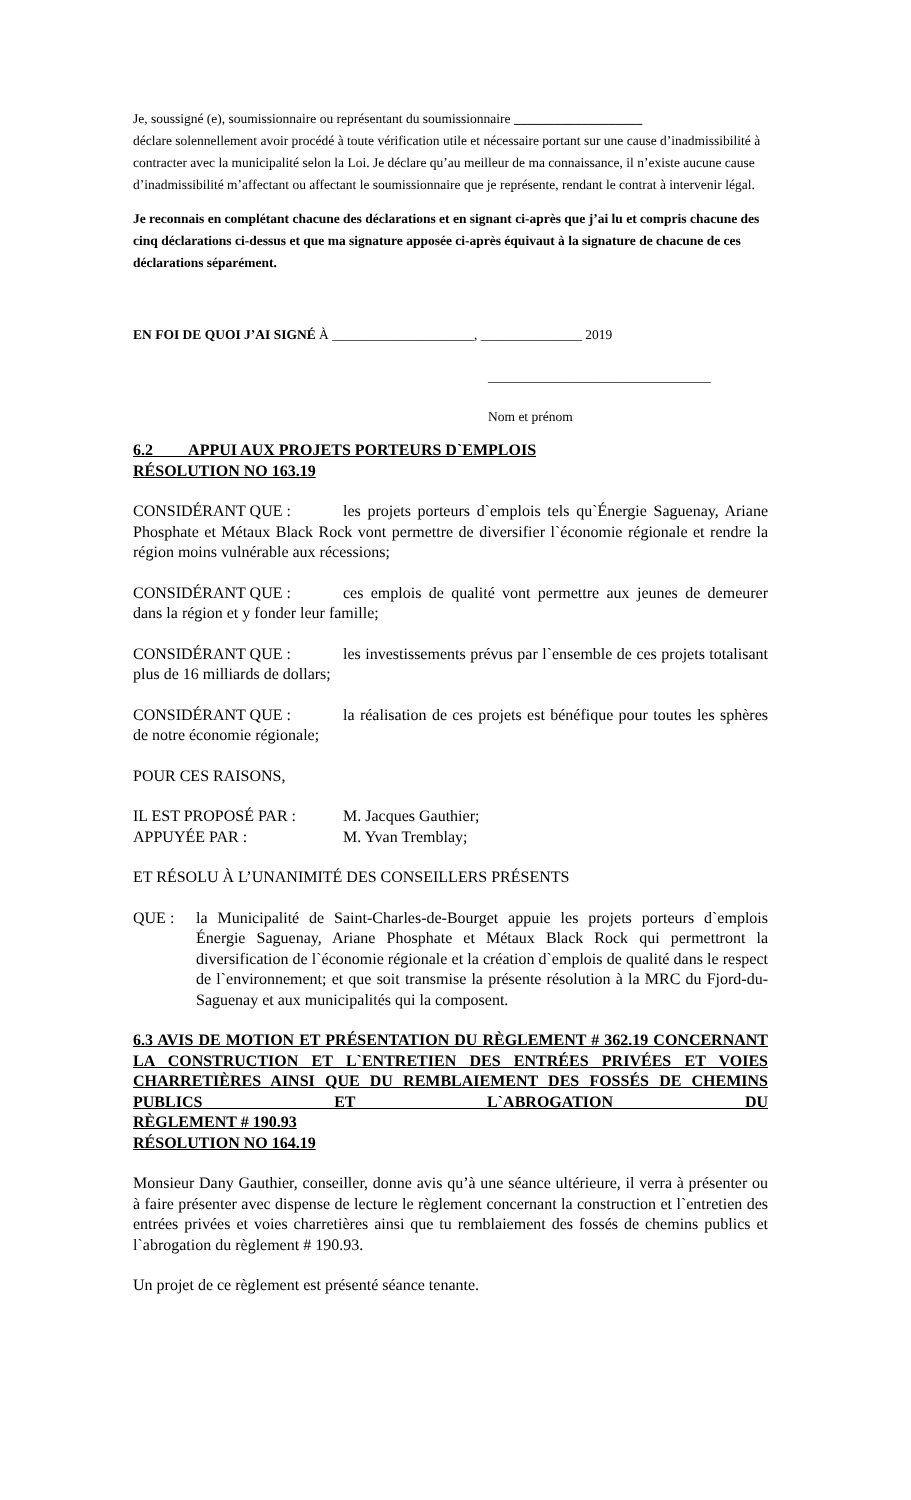Je, soussigné (e), soumissionnaire ou représentant du soumissionnaire ___________________
déclare solennellement avoir procédé à toute vérification utile et nécessaire portant sur une cause d’inadmissibilité à contracter avec la municipalité selon la Loi. Je déclare qu’au meilleur de ma connaissance, il n’existe aucune cause d’inadmissibilité m’affectant ou affectant le soumissionnaire que je représente, rendant le contrat à intervenir légal.
Je reconnais en complétant chacune des déclarations et en signant ci-après que j’ai lu et compris chacune des cinq déclarations ci-dessus et que ma signature apposée ci-après équivaut à la signature de chacune de ces déclarations séparément.
EN FOI DE QUOI J’AI SIGNÉ À _____________________, _______________ 2019
_________________________________
Nom et prénom
6.2 APPUI AUX PROJETS PORTEURS D`EMPLOIS
RÉSOLUTION NO 163.19
CONSIDÉRANT QUE : les projets porteurs d`emplois tels qu`Énergie Saguenay, Ariane Phosphate et Métaux Black Rock vont permettre de diversifier l`économie régionale et rendre la région moins vulnérable aux récessions;
CONSIDÉRANT QUE : ces emplois de qualité vont permettre aux jeunes de demeurer dans la région et y fonder leur famille;
CONSIDÉRANT QUE : les investissements prévus par l`ensemble de ces projets totalisant plus de 16 milliards de dollars;
CONSIDÉRANT QUE : la réalisation de ces projets est bénéfique pour toutes les sphères de notre économie régionale;
POUR CES RAISONS,
IL EST PROPOSÉ PAR : M. Jacques Gauthier;
APPUYÉE PAR : M. Yvan Tremblay;
ET RÉSOLU À L’UNANIMITÉ DES CONSEILLERS PRÉSENTS
QUE : la Municipalité de Saint-Charles-de-Bourget appuie les projets porteurs d`emplois Énergie Saguenay, Ariane Phosphate et Métaux Black Rock qui permettront la diversification de l`économie régionale et la création d`emplois de qualité dans le respect de l`environnement; et que soit transmise la présente résolution à la MRC du Fjord-du-Saguenay et aux municipalités qui la composent.
6.3 AVIS DE MOTION ET PRÉSENTATION DU RÈGLEMENT # 362.19 CONCERNANT LA CONSTRUCTION ET L`ENTRETIEN DES ENTRÉES PRIVÉES ET VOIES CHARRETIÈRES AINSI QUE DU REMBLAIEMENT DES FOSSÉS DE CHEMINS PUBLICS ET L`ABROGATION DU
RÈGLEMENT # 190.93
RÉSOLUTION NO 164.19
Monsieur Dany Gauthier, conseiller, donne avis qu’à une séance ultérieure, il verra à présenter ou à faire présenter avec dispense de lecture le règlement concernant la construction et l`entretien des entrées privées et voies charretières ainsi que tu remblaiement des fossés de chemins publics et l`abrogation du règlement # 190.93.
Un projet de ce règlement est présenté séance tenante.